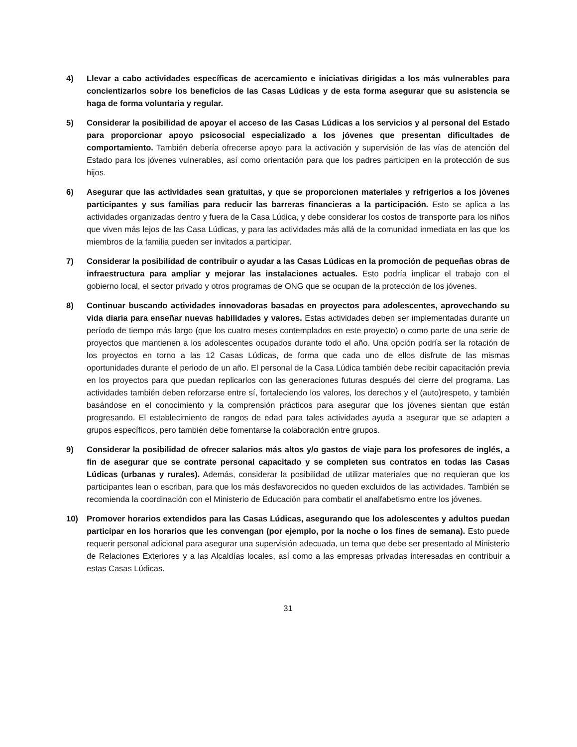4) Llevar a cabo actividades específicas de acercamiento e iniciativas dirigidas a los más vulnerables para concientizarlos sobre los beneficios de las Casas Lúdicas y de esta forma asegurar que su asistencia se haga de forma voluntaria y regular.
5) Considerar la posibilidad de apoyar el acceso de las Casas Lúdicas a los servicios y al personal del Estado para proporcionar apoyo psicosocial especializado a los jóvenes que presentan dificultades de comportamiento. También debería ofrecerse apoyo para la activación y supervisión de las vías de atención del Estado para los jóvenes vulnerables, así como orientación para que los padres participen en la protección de sus hijos.
6) Asegurar que las actividades sean gratuitas, y que se proporcionen materiales y refrigerios a los jóvenes participantes y sus familias para reducir las barreras financieras a la participación. Esto se aplica a las actividades organizadas dentro y fuera de la Casa Lúdica, y debe considerar los costos de transporte para los niños que viven más lejos de las Casa Lúdicas, y para las actividades más allá de la comunidad inmediata en las que los miembros de la familia pueden ser invitados a participar.
7) Considerar la posibilidad de contribuir o ayudar a las Casas Lúdicas en la promoción de pequeñas obras de infraestructura para ampliar y mejorar las instalaciones actuales. Esto podría implicar el trabajo con el gobierno local, el sector privado y otros programas de ONG que se ocupan de la protección de los jóvenes.
8) Continuar buscando actividades innovadoras basadas en proyectos para adolescentes, aprovechando su vida diaria para enseñar nuevas habilidades y valores. Estas actividades deben ser implementadas durante un período de tiempo más largo (que los cuatro meses contemplados en este proyecto) o como parte de una serie de proyectos que mantienen a los adolescentes ocupados durante todo el año. Una opción podría ser la rotación de los proyectos en torno a las 12 Casas Lúdicas, de forma que cada uno de ellos disfrute de las mismas oportunidades durante el periodo de un año. El personal de la Casa Lúdica también debe recibir capacitación previa en los proyectos para que puedan replicarlos con las generaciones futuras después del cierre del programa. Las actividades también deben reforzarse entre sí, fortaleciendo los valores, los derechos y el (auto)respeto, y también basándose en el conocimiento y la comprensión prácticos para asegurar que los jóvenes sientan que están progresando. El establecimiento de rangos de edad para tales actividades ayuda a asegurar que se adapten a grupos específicos, pero también debe fomentarse la colaboración entre grupos.
9) Considerar la posibilidad de ofrecer salarios más altos y/o gastos de viaje para los profesores de inglés, a fin de asegurar que se contrate personal capacitado y se completen sus contratos en todas las Casas Lúdicas (urbanas y rurales). Además, considerar la posibilidad de utilizar materiales que no requieran que los participantes lean o escriban, para que los más desfavorecidos no queden excluidos de las actividades. También se recomienda la coordinación con el Ministerio de Educación para combatir el analfabetismo entre los jóvenes.
10) Promover horarios extendidos para las Casas Lúdicas, asegurando que los adolescentes y adultos puedan participar en los horarios que les convengan (por ejemplo, por la noche o los fines de semana). Esto puede requerir personal adicional para asegurar una supervisión adecuada, un tema que debe ser presentado al Ministerio de Relaciones Exteriores y a las Alcaldías locales, así como a las empresas privadas interesadas en contribuir a estas Casas Lúdicas.
31